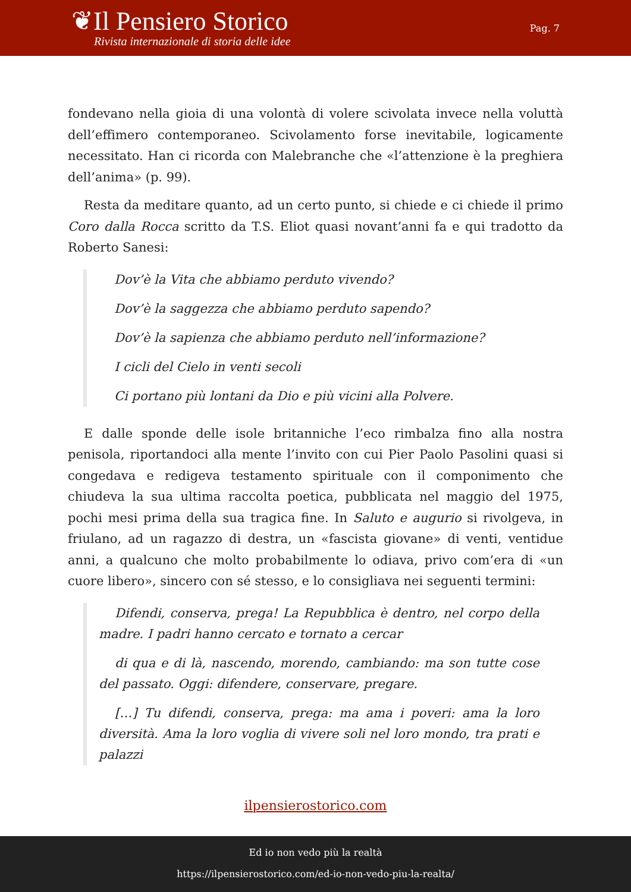❦Il Pensiero Storico
Rivista internazionale di storia delle idee
Pag. 7
fondevano nella gioia di una volontà di volere scivolata invece nella voluttà dell’effimero contemporaneo. Scivolamento forse inevitabile, logicamente necessitato. Han ci ricorda con Malebranche che «l’attenzione è la preghiera dell’anima» (p. 99).
Resta da meditare quanto, ad un certo punto, si chiede e ci chiede il primo Coro dalla Rocca scritto da T.S. Eliot quasi novant’anni fa e qui tradotto da Roberto Sanesi:
Dov’è la Vita che abbiamo perduto vivendo?
Dov’è la saggezza che abbiamo perduto sapendo?
Dov’è la sapienza che abbiamo perduto nell’informazione?
I cicli del Cielo in venti secoli
Ci portano più lontani da Dio e più vicini alla Polvere.
E dalle sponde delle isole britanniche l’eco rimbalza fino alla nostra penisola, riportandoci alla mente l’invito con cui Pier Paolo Pasolini quasi si congedava e redigeva testamento spirituale con il componimento che chiudeva la sua ultima raccolta poetica, pubblicata nel maggio del 1975, pochi mesi prima della sua tragica fine. In Saluto e augurio si rivolgeva, in friulano, ad un ragazzo di destra, un «fascista giovane» di venti, ventidue anni, a qualcuno che molto probabilmente lo odiava, privo com’era di «un cuore libero», sincero con sé stesso, e lo consigliava nei seguenti termini:
Difendi, conserva, prega! La Repubblica è dentro, nel corpo della madre. I padri hanno cercato e tornato a cercar
di qua e di là, nascendo, morendo, cambiando: ma son tutte cose del passato. Oggi: difendere, conservare, pregare.
[…] Tu difendi, conserva, prega: ma ama i poveri: ama la loro diversità. Ama la loro voglia di vivere soli nel loro mondo, tra prati e palazzi
ilpensierostorico.com
Ed io non vedo più la realtà
https://ilpensierostorico.com/ed-io-non-vedo-piu-la-realta/